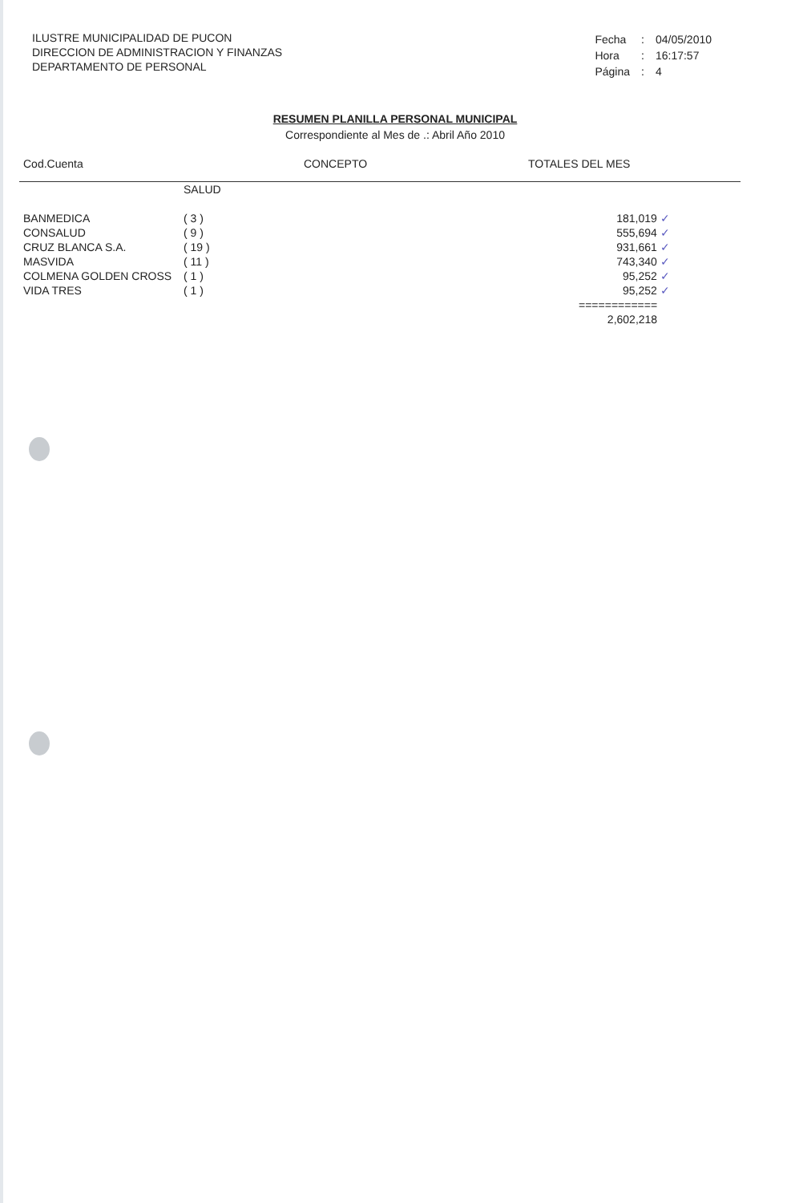ILUSTRE MUNICIPALIDAD DE PUCON
DIRECCION DE ADMINISTRACION Y FINANZAS
DEPARTAMENTO DE PERSONAL
| Fecha | : | 04/05/2010 |
| Hora | : | 16:17:57 |
| Página | : | 4 |
RESUMEN PLANILLA PERSONAL MUNICIPAL
Correspondiente al Mes de .: Abril Año 2010
Cod.Cuenta CONCEPTO TOTALES DEL MES
| | SALUD | |
| BANMEDICA | ( 3 ) | 181,019 ✓ |
| CONSALUD | ( 9 ) | 555,694 ✓ |
| CRUZ BLANCA S.A. | ( 19 ) | 931,661 ✓ |
| MASVIDA | ( 11 ) | 743,340 ✓ |
| COLMENA GOLDEN CROSS | ( 1 ) | 95,252 ✓ |
| VIDA TRES | ( 1 ) | 95,252 ✓ |
| | | ============ |
| | | 2,602,218 |